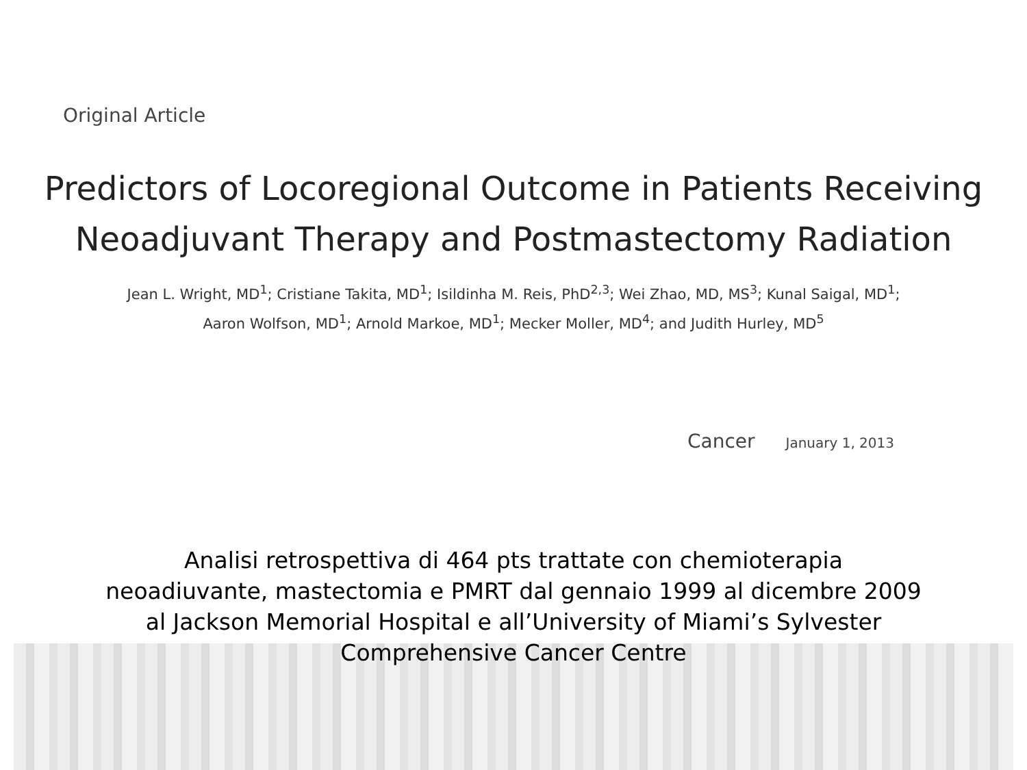Original Article
Predictors of Locoregional Outcome in Patients Receiving
Neoadjuvant Therapy and Postmastectomy Radiation
Jean L. Wright, MD<sup>1</sup>; Cristiane Takita, MD<sup>1</sup>; Isildinha M. Reis, PhD<sup>2,3</sup>; Wei Zhao, MD, MS<sup>3</sup>; Kunal Saigal, MD<sup>1</sup>;
Aaron Wolfson, MD<sup>1</sup>; Arnold Markoe, MD<sup>1</sup>; Mecker Moller, MD<sup>4</sup>; and Judith Hurley, MD<sup>5</sup>
Cancer January 1, 2013
Analisi retrospettiva di 464 pts trattate con chemioterapia
neoadiuvante, mastectomia e PMRT dal gennaio 1999 al dicembre 2009
al Jackson Memorial Hospital e all’University of Miami’s Sylvester
Comprehensive Cancer Centre